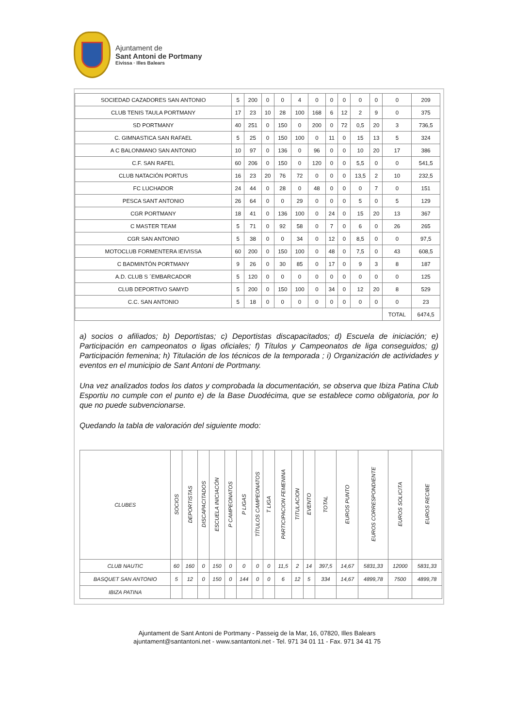Ajuntament de
Sant Antoni de Portmany
Eivissa · Illes Balears
| SOCIEDAD CAZADORES SAN ANTONIO | 5 | 200 | 0 | 0 | 4 | 0 | 0 | 0 | 0 | 0 | 0 | 209 |
| CLUB TENIS TAULA PORTMANY | 17 | 23 | 10 | 28 | 100 | 168 | 6 | 12 | 2 | 9 | 0 | 375 |
| SD PORTMANY | 40 | 251 | 0 | 150 | 0 | 200 | 0 | 72 | 0,5 | 20 | 3 | 736,5 |
| C. GIMNASTICA SAN RAFAEL | 5 | 25 | 0 | 150 | 100 | 0 | 11 | 0 | 15 | 13 | 5 | 324 |
| A C BALONMANO SAN ANTONIO | 10 | 97 | 0 | 136 | 0 | 96 | 0 | 0 | 10 | 20 | 17 | 386 |
| C.F. SAN RAFEL | 60 | 206 | 0 | 150 | 0 | 120 | 0 | 0 | 5,5 | 0 | 0 | 541,5 |
| CLUB NATACIÓN PORTUS | 16 | 23 | 20 | 76 | 72 | 0 | 0 | 0 | 13,5 | 2 | 10 | 232,5 |
| FC LUCHADOR | 24 | 44 | 0 | 28 | 0 | 48 | 0 | 0 | 0 | 7 | 0 | 151 |
| PESCA SANT ANTONIO | 26 | 64 | 0 | 0 | 29 | 0 | 0 | 0 | 5 | 0 | 5 | 129 |
| CGR PORTMANY | 18 | 41 | 0 | 136 | 100 | 0 | 24 | 0 | 15 | 20 | 13 | 367 |
| C MASTER TEAM | 5 | 71 | 0 | 92 | 58 | 0 | 7 | 0 | 6 | 0 | 26 | 265 |
| CGR SAN ANTONIO | 5 | 38 | 0 | 0 | 34 | 0 | 12 | 0 | 8,5 | 0 | 0 | 97,5 |
| MOTOCLUB FORMENTERA IEIVISSA | 60 | 200 | 0 | 150 | 100 | 0 | 48 | 0 | 7,5 | 0 | 43 | 608,5 |
| C BADMINTÓN PORTMANY | 9 | 26 | 0 | 30 | 85 | 0 | 17 | 0 | 9 | 3 | 8 | 187 |
| A.D. CLUB S ´EMBARCADOR | 5 | 120 | 0 | 0 | 0 | 0 | 0 | 0 | 0 | 0 | 0 | 125 |
| CLUB DEPORTIVO SAMYD | 5 | 200 | 0 | 150 | 100 | 0 | 34 | 0 | 12 | 20 | 8 | 529 |
| C.C. SAN ANTONIO | 5 | 18 | 0 | 0 | 0 | 0 | 0 | 0 | 0 | 0 | 0 | 23 |
| | | | | | | | | | | | TOTAL | 6474,5 |
a) socios o afiliados; b) Deportistas; c) Deportistas discapacitados; d) Escuela de iniciación; e) Participación en campeonatos o ligas oficiales; f) Títulos y Campeonatos de liga conseguidos; g) Participación femenina; h) Titulación de los técnicos de la temporada ; i) Organización de actividades y eventos en el municipio de Sant Antoni de Portmany.
Una vez analizados todos los datos y comprobada la documentación, se observa que Ibiza Patina Club Esportiu no cumple con el punto e) de la Base Duodécima, que se establece como obligatoria, por lo que no puede subvencionarse.
Quedando la tabla de valoración del siguiente modo:
| CLUBES | SOCIOS | DEPORTISTAS | DISCAPACITADOS | ESCUELA INICIACÓN | P CAMPEONATOS | P LIGAS | TÍTULOS CAMPEONATOS | T LIGA | PARTICIPACION FEMENINA | TITULACION | EVENTO | TOTAL | EUROS PUNTO | EUROS CORRESPONDIENTE | EUROS SOLICITA | EUROS RECIBE |
| --- | --- | --- | --- | --- | --- | --- | --- | --- | --- | --- | --- | --- | --- | --- | --- | --- |
| CLUB NAUTIC | 60 | 160 | 0 | 150 | 0 | 0 | 0 | 0 | 11,5 | 2 | 14 | 397,5 | 14,67 | 5831,33 | 12000 | 5831,33 |
| BASQUET SAN ANTONIO | 5 | 12 | 0 | 150 | 0 | 144 | 0 | 0 | 6 | 12 | 5 | 334 | 14,67 | 4899,78 | 7500 | 4899,78 |
| IBIZA PATINA | | | | | | | | | | | | | | | | |
Ajuntament de Sant Antoni de Portmany - Passeig de la Mar, 16, 07820, Illes Balears
ajuntament@santantoni.net - www.santantoni.net - Tel. 971 34 01 11 - Fax. 971 34 41 75